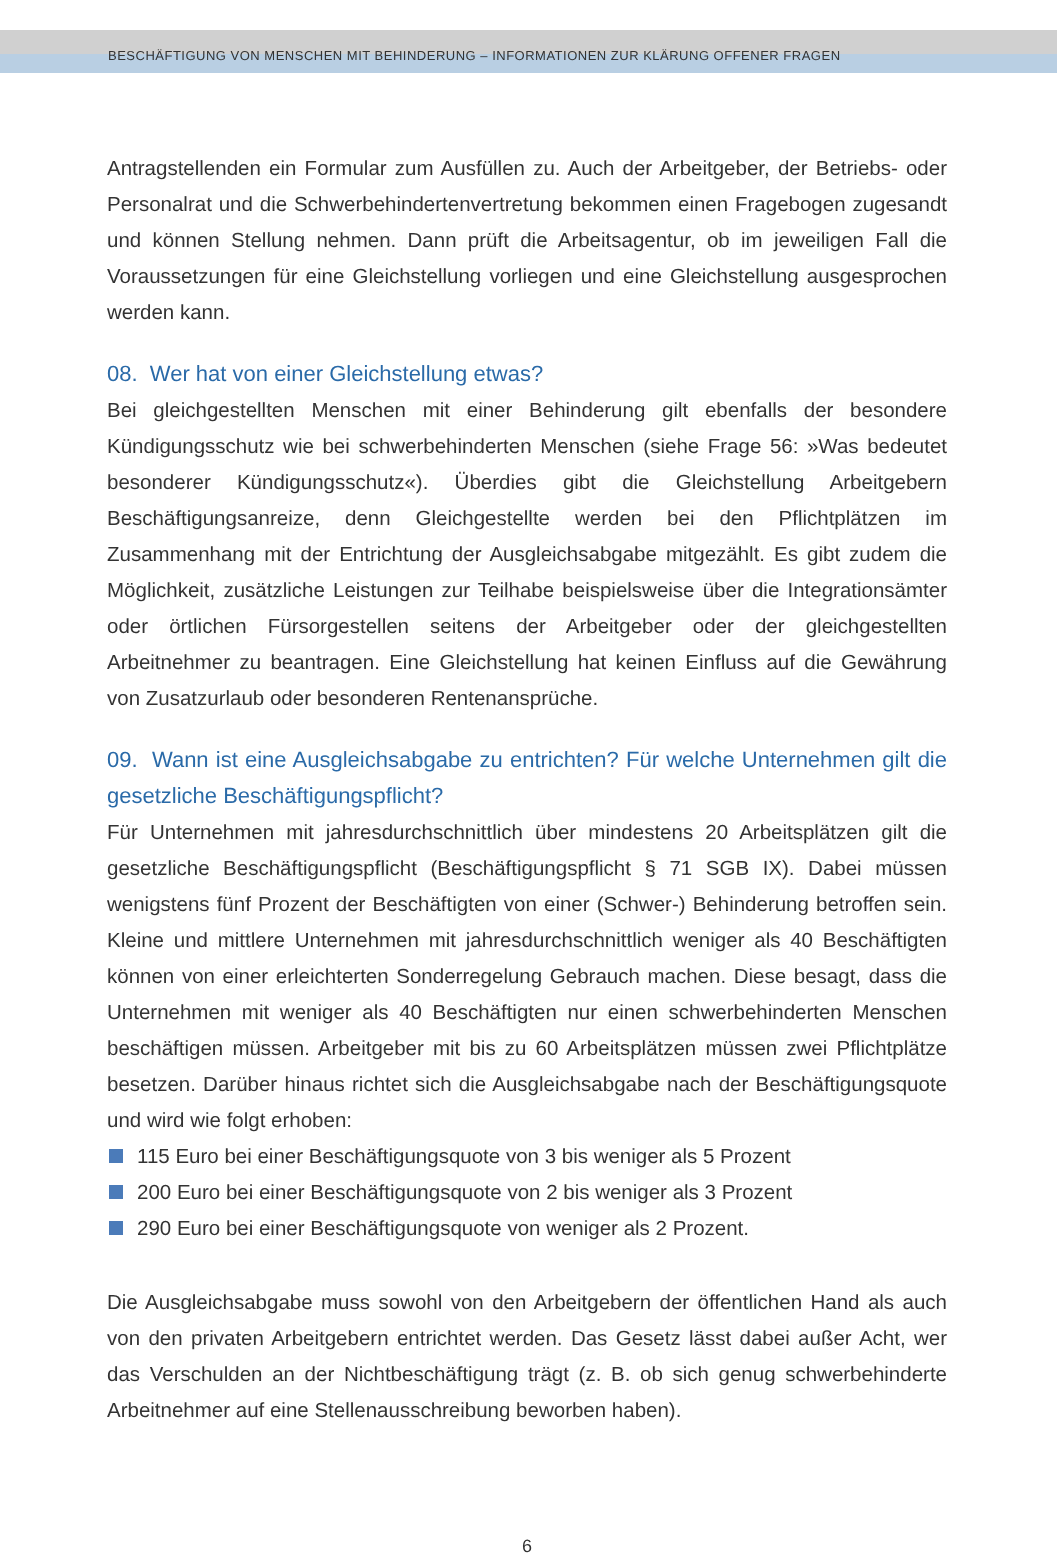BESCHÄFTIGUNG VON MENSCHEN MIT BEHINDERUNG – INFORMATIONEN ZUR KLÄRUNG OFFENER FRAGEN
Antragstellenden ein Formular zum Ausfüllen zu. Auch der Arbeitgeber, der Betriebs- oder Personalrat und die Schwerbehindertenvertretung bekommen einen Fragebogen zugesandt und können Stellung nehmen. Dann prüft die Arbeitsagentur, ob im jeweiligen Fall die Voraussetzungen für eine Gleichstellung vorliegen und eine Gleichstellung ausgesprochen werden kann.
08. Wer hat von einer Gleichstellung etwas?
Bei gleichgestellten Menschen mit einer Behinderung gilt ebenfalls der besondere Kündigungsschutz wie bei schwerbehinderten Menschen (siehe Frage 56: »Was bedeutet besonderer Kündigungsschutz«). Überdies gibt die Gleichstellung Arbeitgebern Beschäftigungsanreize, denn Gleichgestellte werden bei den Pflichtplätzen im Zusammenhang mit der Entrichtung der Ausgleichsabgabe mitgezählt. Es gibt zudem die Möglichkeit, zusätzliche Leistungen zur Teilhabe beispielsweise über die Integrationsämter oder örtlichen Fürsorgestellen seitens der Arbeitgeber oder der gleichgestellten Arbeitnehmer zu beantragen. Eine Gleichstellung hat keinen Einfluss auf die Gewährung von Zusatzurlaub oder besonderen Rentenansprüche.
09. Wann ist eine Ausgleichsabgabe zu entrichten? Für welche Unternehmen gilt die gesetzliche Beschäftigungspflicht?
Für Unternehmen mit jahresdurchschnittlich über mindestens 20 Arbeitsplätzen gilt die gesetzliche Beschäftigungspflicht (Beschäftigungspflicht § 71 SGB IX). Dabei müssen wenigstens fünf Prozent der Beschäftigten von einer (Schwer-) Behinderung betroffen sein. Kleine und mittlere Unternehmen mit jahresdurchschnittlich weniger als 40 Beschäftigten können von einer erleichterten Sonderregelung Gebrauch machen. Diese besagt, dass die Unternehmen mit weniger als 40 Beschäftigten nur einen schwerbehinderten Menschen beschäftigen müssen. Arbeitgeber mit bis zu 60 Arbeitsplätzen müssen zwei Pflichtplätze besetzen. Darüber hinaus richtet sich die Ausgleichsabgabe nach der Beschäftigungsquote und wird wie folgt erhoben:
115 Euro bei einer Beschäftigungsquote von 3 bis weniger als 5 Prozent
200 Euro bei einer Beschäftigungsquote von 2 bis weniger als 3 Prozent
290 Euro bei einer Beschäftigungsquote von weniger als 2 Prozent.
Die Ausgleichsabgabe muss sowohl von den Arbeitgebern der öffentlichen Hand als auch von den privaten Arbeitgebern entrichtet werden. Das Gesetz lässt dabei außer Acht, wer das Verschulden an der Nichtbeschäftigung trägt (z. B. ob sich genug schwerbehinderte Arbeitnehmer auf eine Stellenausschreibung beworben haben).
6